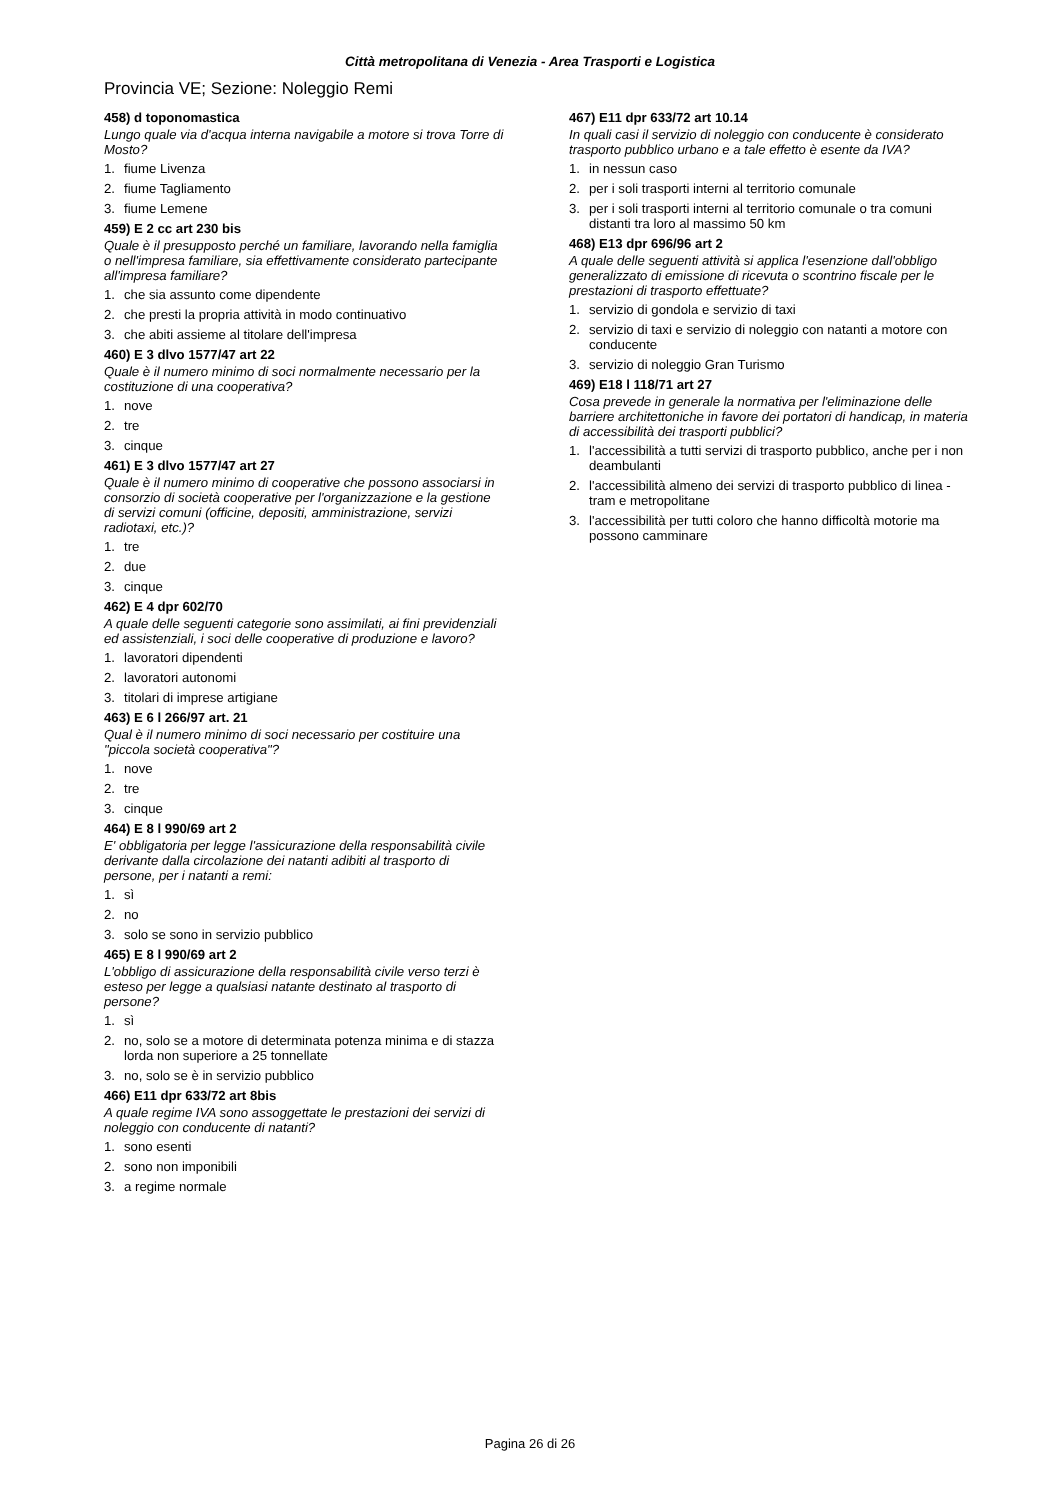Città metropolitana di Venezia - Area Trasporti e Logistica
Provincia VE; Sezione: Noleggio Remi
458) d toponomastica
Lungo quale via d'acqua interna navigabile a motore si trova Torre di Mosto?
1. fiume Livenza
2. fiume Tagliamento
3. fiume Lemene
459) E 2 cc art 230 bis
Quale è il presupposto perché un familiare, lavorando nella famiglia o nell'impresa familiare, sia effettivamente considerato partecipante all'impresa familiare?
1. che sia assunto come dipendente
2. che presti la propria attività in modo continuativo
3. che abiti assieme al titolare dell'impresa
460) E 3 dlvo 1577/47 art 22
Quale è il numero minimo di soci normalmente necessario per la costituzione di una cooperativa?
1. nove
2. tre
3. cinque
461) E 3 dlvo 1577/47 art 27
Quale è il numero minimo di cooperative che possono associarsi in consorzio di società cooperative per l'organizzazione e la gestione di servizi comuni (officine, depositi, amministrazione, servizi radiotaxi, etc.)?
1. tre
2. due
3. cinque
462) E 4 dpr 602/70
A quale delle seguenti categorie sono assimilati, ai fini previdenziali ed assistenziali, i soci delle cooperative di produzione e lavoro?
1. lavoratori dipendenti
2. lavoratori autonomi
3. titolari di imprese artigiane
463) E 6 l 266/97 art. 21
Qual è il numero minimo di soci necessario per costituire una "piccola società cooperativa"?
1. nove
2. tre
3. cinque
464) E 8 l 990/69 art 2
E' obbligatoria per legge l'assicurazione della responsabilità civile derivante dalla circolazione dei natanti adibiti al trasporto di persone, per i natanti a remi:
1. sì
2. no
3. solo se sono in servizio pubblico
465) E 8 l 990/69 art 2
L'obbligo di assicurazione della responsabilità civile verso terzi è esteso per legge a qualsiasi natante destinato al trasporto di persone?
1. sì
2. no, solo se a motore di determinata potenza minima e di stazza lorda non superiore a 25 tonnellate
3. no, solo se è in servizio pubblico
466) E11 dpr 633/72 art 8bis
A quale regime IVA sono assoggettate le prestazioni dei servizi di noleggio con conducente di natanti?
1. sono esenti
2. sono non imponibili
3. a regime normale
467) E11 dpr 633/72 art 10.14
In quali casi il servizio di noleggio con conducente è considerato trasporto pubblico urbano e a tale effetto è esente da IVA?
1. in nessun caso
2. per i soli trasporti interni al territorio comunale
3. per i soli trasporti interni al territorio comunale o tra comuni distanti tra loro al massimo 50 km
468) E13 dpr 696/96 art 2
A quale delle seguenti attività si applica l'esenzione dall'obbligo generalizzato di emissione di ricevuta o scontrino fiscale per le prestazioni di trasporto effettuate?
1. servizio di gondola e servizio di taxi
2. servizio di taxi e servizio di noleggio con natanti a motore con conducente
3. servizio di noleggio Gran Turismo
469) E18 l 118/71 art 27
Cosa prevede in generale la normativa per l'eliminazione delle barriere architettoniche in favore dei portatori di handicap, in materia di accessibilità dei trasporti pubblici?
1. l'accessibilità a tutti servizi di trasporto pubblico, anche per i non deambulanti
2. l'accessibilità almeno dei servizi di trasporto pubblico di linea - tram e metropolitane
3. l'accessibilità per tutti coloro che hanno difficoltà motorie ma possono camminare
Pagina 26 di 26